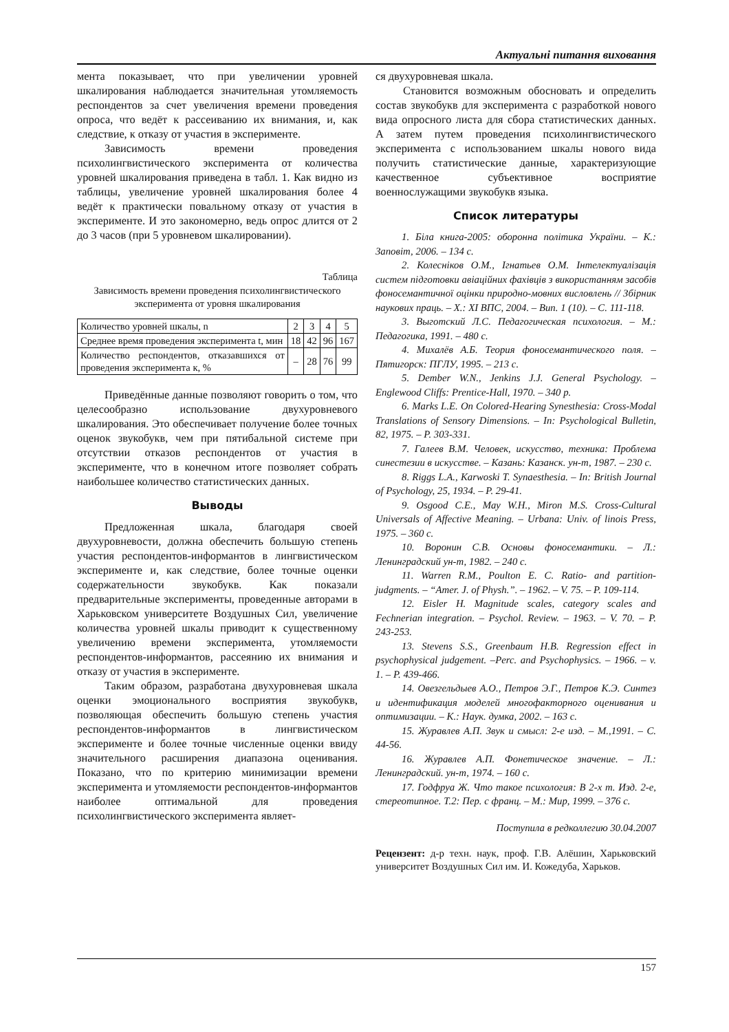Актуальні питання виховання
мента показывает, что при увеличении уровней шкалирования наблюдается значительная утомляемость респондентов за счет увеличения времени проведения опроса, что ведёт к рассеиванию их внимания, и, как следствие, к отказу от участия в эксперименте.
Зависимость времени проведения психолингвистического эксперимента от количества уровней шкалирования приведена в табл. 1. Как видно из таблицы, увеличение уровней шкалирования более 4 ведёт к практически повальному отказу от участия в эксперименте. И это закономерно, ведь опрос длится от 2 до 3 часов (при 5 уровневом шкалировании).
Таблица
Зависимость времени проведения психолингвистического эксперимента от уровня шкалирования
| Количество уровней шкалы, n | 2 | 3 | 4 | 5 |
| Среднее время проведения эксперимента t, мин | 18 | 42 | 96 | 167 |
| Количество респондентов, отказавшихся от проведения эксперимента к, % | – | 28 | 76 | 99 |
Приведённые данные позволяют говорить о том, что целесообразно использование двухуровневого шкалирования. Это обеспечивает получение более точных оценок звукобукв, чем при пятибальной системе при отсутствии отказов респондентов от участия в эксперименте, что в конечном итоге позволяет собрать наибольшее количество статистических данных.
Выводы
Предложенная шкала, благодаря своей двухуровневости, должна обеспечить большую степень участия респондентов-информантов в лингвистическом эксперименте и, как следствие, более точные оценки содержательности звукобукв. Как показали предварительные эксперименты, проведенные авторами в Харьковском университете Воздушных Сил, увеличение количества уровней шкалы приводит к существенному увеличению времени эксперимента, утомляемости респондентов-информантов, рассеянию их внимания и отказу от участия в эксперименте.
Таким образом, разработана двухуровневая шкала оценки эмоционального восприятия звукобукв, позволяющая обеспечить большую степень участия респондентов-информантов в лингвистическом эксперименте и более точные численные оценки ввиду значительного расширения диапазона оценивания. Показано, что по критерию минимизации времени эксперимента и утомляемости респондентов-информантов наиболее оптимальной для проведения психолингвистического эксперимента являет-
ся двухуровневая шкала.
Становится возможным обосновать и определить состав звукобукв для эксперимента с разработкой нового вида опросного листа для сбора статистических данных. А затем путем проведения психолингвистического эксперимента с использованием шкалы нового вида получить статистические данные, характеризующие качественное субъективное восприятие военнослужащими звукобукв языка.
Список литературы
1. Біла книга-2005: оборонна політика України. – К.: Заповіт, 2006. – 134 с.
2. Колесніков О.М., Ігнатьев О.М. Інтелектуалізація систем підготовки авіаційних фахівців з використанням засобів фоносемантичної оцінки природно-мовних висловлень // Збірник наукових праць. – Х.: ХІ ВПС, 2004. – Вип. 1 (10). – С. 111-118.
3. Выготский Л.С. Педагогическая психология. – М.: Педагогика, 1991. – 480 с.
4. Михалёв А.Б. Теория фоносемантического поля. – Пятигорск: ПГЛУ, 1995. – 213 с.
5. Dember W.N., Jenkins J.J. General Psychology. – Englewood Cliffs: Prentice-Hall, 1970. – 340 p.
6. Marks L.E. On Colored-Hearing Synesthesia: Cross-Modal Translations of Sensory Dimensions. – In: Psychological Bulletin, 82, 1975. – P. 303-331.
7. Галеев В.М. Человек, искусство, техника: Проблема синестезии в искусстве. – Казань: Казанск. ун-т, 1987. – 230 с.
8. Riggs L.A., Karwoski T. Synaesthesia. – In: British Journal of Psychology, 25, 1934. – P. 29-41.
9. Osgood C.E., May W.H., Miron M.S. Cross-Cultural Universals of Affective Meaning. – Urbana: Univ. of linois Press, 1975. – 360 с.
10. Воронин С.В. Основы фоносемантики. – Л.: Ленинградский ун-т, 1982. – 240 с.
11. Warren R.M., Poulton E. C. Ratio- and partition-judgments. – “Amer. J. of Physh.”. – 1962. – V. 75. – P. 109-114.
12. Eisler H. Magnitude scales, category scales and Fechnerian integration. – Psychol. Review. – 1963. – V. 70. – P. 243-253.
13. Stevens S.S., Greenbaum H.B. Regression effect in psychophysical judgement. –Perc. and Psychophysics. – 1966. – v. 1. – P. 439-466.
14. Овезгельдыев А.О., Петров Э.Г., Петров К.Э. Синтез и идентификация моделей многофакторного оценивания и оптимизации. – К.: Наук. думка, 2002. – 163 с.
15. Журавлев А.П. Звук и смысл: 2-е изд. – М.,1991. – С. 44-56.
16. Журавлев А.П. Фонетическое значение. – Л.: Ленинградский. ун-т, 1974. – 160 с.
17. Годфруа Ж. Что такое психология: В 2-х т. Изд. 2-е, стереотипное. Т.2: Пер. с франц. – М.: Мир, 1999. – 376 с.
Поступила в редколлегию 30.04.2007
Рецензент: д-р техн. наук, проф. Г.В. Алёшин, Харьковский университет Воздушных Сил им. И. Кожедуба, Харьков.
157